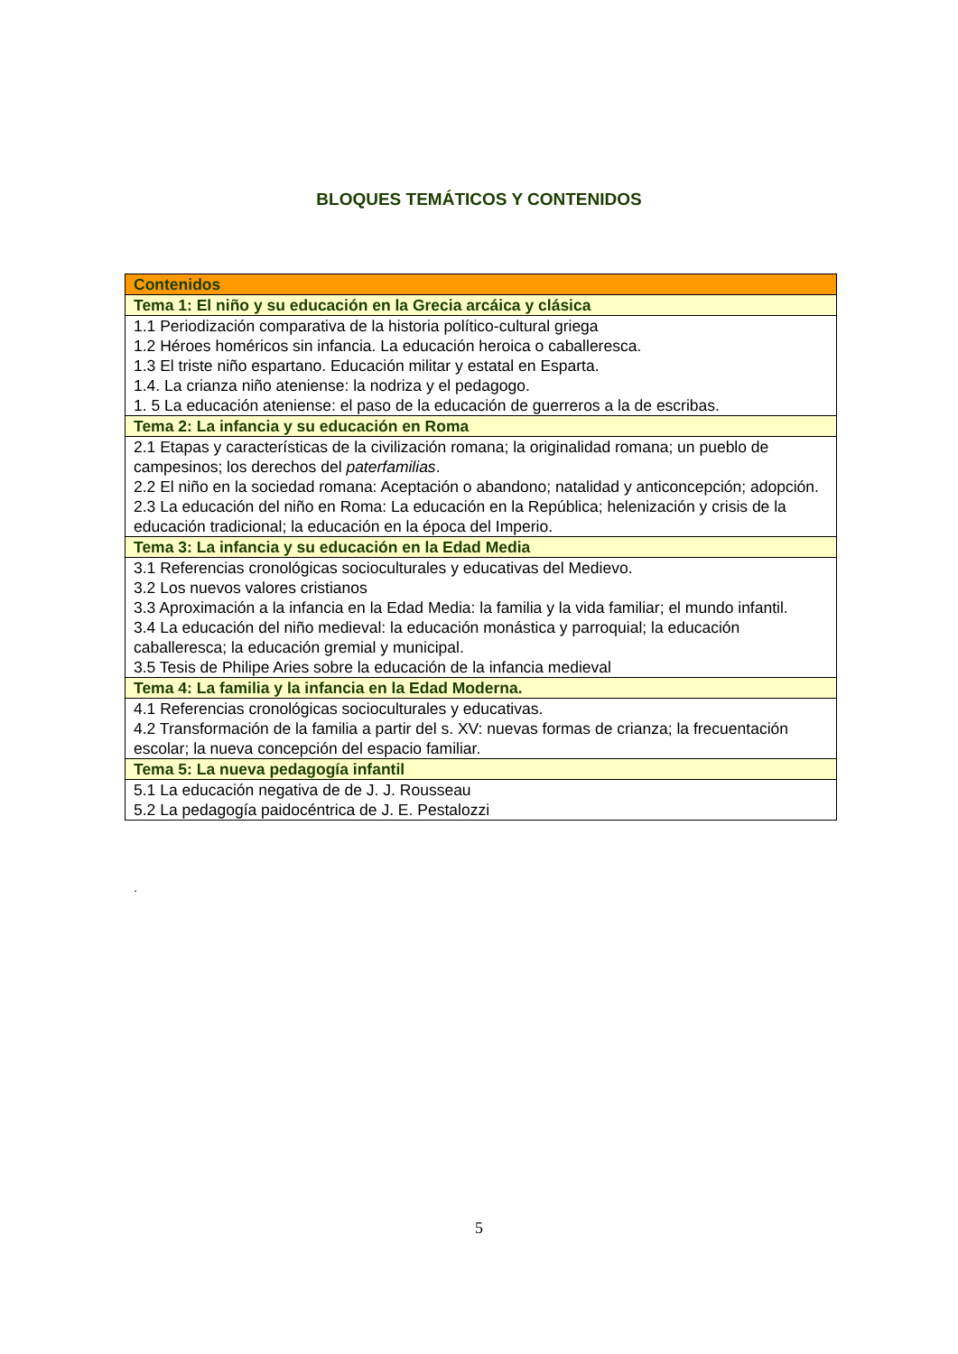BLOQUES TEMÁTICOS Y CONTENIDOS
| Contenidos |
| --- |
| Tema 1: El niño y su educación en la Grecia arcáica y clásica |
| 1.1 Periodización comparativa de la historia político-cultural griega 1.2 Héroes homéricos sin infancia. La educación heroica o caballeresca. 1.3 El triste niño espartano. Educación militar y estatal en Esparta. 1.4. La crianza niño ateniense: la nodriza y el pedagogo. 1. 5 La educación ateniense: el paso de la educación de guerreros a la de escribas. |
| Tema 2: La infancia y su educación en Roma |
| 2.1 Etapas y características de la civilización romana; la originalidad romana; un pueblo de campesinos; los derechos del paterfamilias . 2.2 El niño en la sociedad romana: Aceptación o abandono; natalidad y anticoncepción; adopción. 2.3 La educación del niño en Roma: La educación en la República; helenización y crisis de la educación tradicional; la educación en la época del Imperio. |
| Tema 3: La infancia y su educación en la Edad Media |
| 3.1 Referencias cronológicas socioculturales y educativas del Medievo. 3.2 Los nuevos valores cristianos 3.3 Aproximación a la infancia en la Edad Media: la familia y la vida familiar; el mundo infantil. 3.4 La educación del niño medieval: la educación monástica y parroquial; la educación caballeresca; la educación gremial y municipal. 3.5 Tesis de Philipe Aries sobre la educación de la infancia medieval |
| Tema 4: La familia y la infancia en la Edad Moderna. |
| 4.1 Referencias cronológicas socioculturales y educativas. 4.2 Transformación de la familia a partir del s. XV: nuevas formas de crianza; la frecuentación escolar; la nueva concepción del espacio familiar. |
| Tema 5: La nueva pedagogía infantil |
| 5.1 La educación negativa de de J. J. Rousseau 5.2 La pedagogía paidocéntrica de J. E. Pestalozzi |
.
5